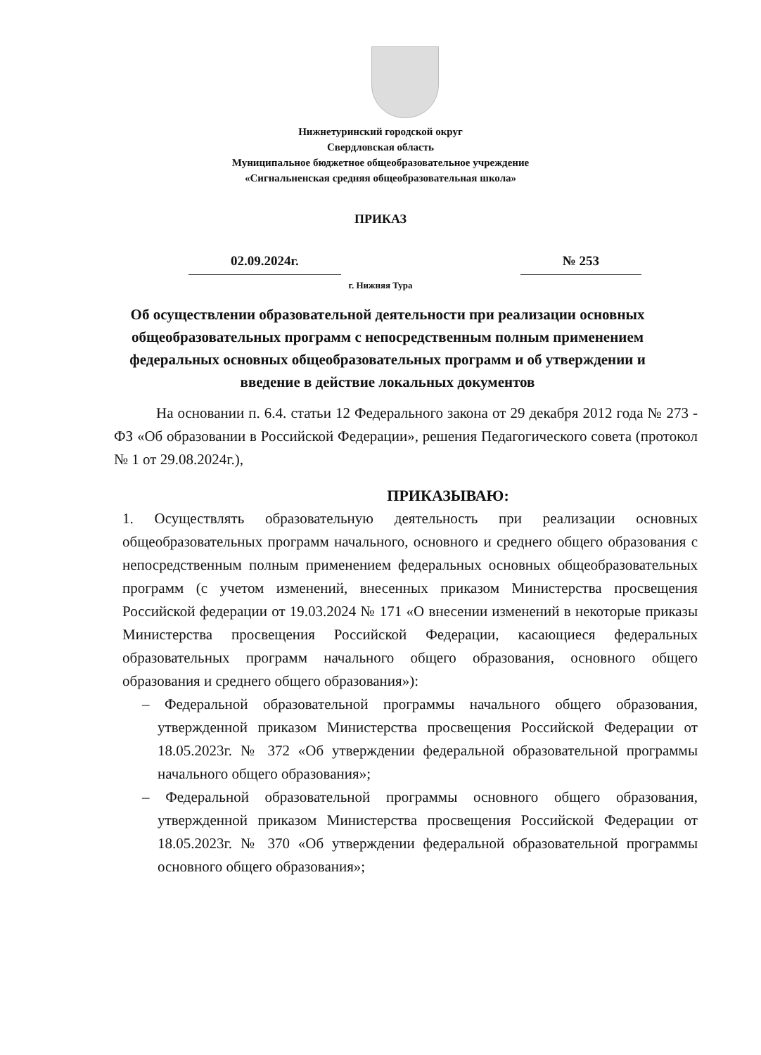Нижнетуринский городской округ
Свердловская область
Муниципальное бюджетное общеобразовательное учреждение
«Сигнальненская средняя общеобразовательная школа»
ПРИКАЗ
02.09.2024г. № 253
г. Нижняя Тура
Об осуществлении образовательной деятельности при реализации основных общеобразовательных программ с непосредственным полным применением федеральных основных общеобразовательных программ и об утверждении и введение в действие локальных документов
На основании п. 6.4. статьи 12 Федерального закона от 29 декабря 2012 года № 273 - ФЗ «Об образовании в Российской Федерации», решения Педагогического совета (протокол № 1 от 29.08.2024г.),
ПРИКАЗЫВАЮ:
1. Осуществлять образовательную деятельность при реализации основных общеобразовательных программ начального, основного и среднего общего образования с непосредственным полным применением федеральных основных общеобразовательных программ (с учетом изменений, внесенных приказом Министерства просвещения Российской федерации от 19.03.2024 № 171 «О внесении изменений в некоторые приказы Министерства просвещения Российской Федерации, касающиеся федеральных образовательных программ начального общего образования, основного общего образования и среднего общего образования»):
– Федеральной образовательной программы начального общего образования, утвержденной приказом Министерства просвещения Российской Федерации от 18.05.2023г. № 372 «Об утверждении федеральной образовательной программы начального общего образования»;
– Федеральной образовательной программы основного общего образования, утвержденной приказом Министерства просвещения Российской Федерации от 18.05.2023г. № 370 «Об утверждении федеральной образовательной программы основного общего образования»;